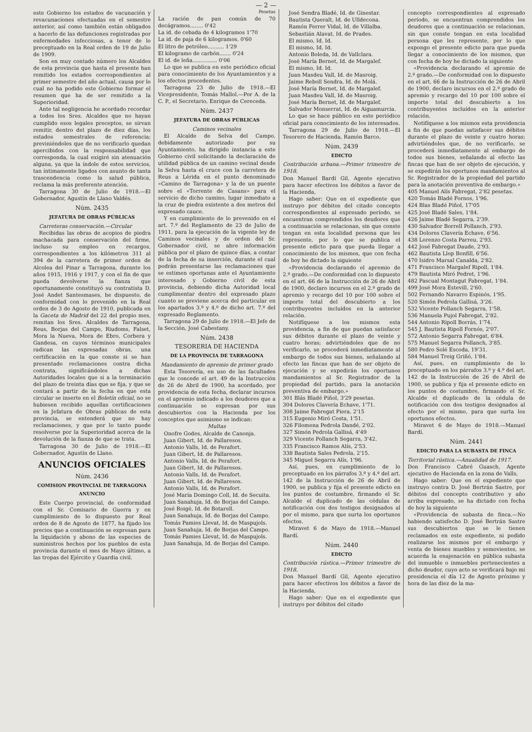— 2 —
este Gobierno los estados de vacunación y revacunaciones efectuadas en el semestre anterior, así como también están obligados a hacerlo de las defunciones registradas por enfermedades infecciosas, a tenor de lo preceptuado en la Real orden de 19 de Julio de 1909.
Son en muy contado número los Alcaldes de esta provincia que hasta el presente han remitido los estados correspondientes al primer semestre del año actual, causa por lo cual no ha podido este Gobierno formar el resumen que ha de ser remitido a la Superioridad.
Ante tal negligencia he acordado recordar a todos los Sres. Alcaldes que no hayan cumplido esos legales preceptos, se sirvan remitir, dentro del plazo de diez días, los estados semestrales de referencia; previniéndoles que de no verificarlo quedan apercibidos con la responsabilidad que corresponda, la cual exigiré sin atenuación alguna, ya que la índole de estos servicios, tan íntimamente ligados con asunto de tanta trascendencia como la salud pública, reclama la más preferente atención.
Tarragona 30 de Julio de 1918.—El Gobernador, Agustín de Llano Valdés.
Núm. 2435
JEFATURA DE OBRAS PÚBLICAS
Carreteras conservación.—Circular
Recibidas las obras de acopios de piedra machacada para conservación del firme, incluso su empleo en recargos, correspondientes a los kilómetros 311 al 394 de la carretera de primer orden de Alcolea del Pinar a Tarragona, durante los años 1915, 1916 y 1917, y con el fin de que pueda devolverse la fianza que oportunamente constituyó su contratista D. José Andet Santesmases, he dispuesto, de conformidad con lo prevenido en la Real orden de 3 de Agosto de 1910, publicada en la Gaceta de Madrid del 22 del propio mes, remitan los Sres. Alcaldes de Tarragona, Reus, Borjas del Campo, Riudoms, Falset, Mora la Nueva, Mora de Ebro, Corbera y Gandesa, en cuyos términos municipales radican las expresadas obras, una certificación en la que conste si se han presentado reclamaciones contra dicha contrata, significándoles a dichas Autoridades locales que si a la terminación del plazo de treinta días que se fija, y que se contará a partir de la fecha en que esta circular se inserte en el Boletín oficial, no se hubiesen recibido aquellas certificaciones en la Jefatura de Obras públicas de esta provincia, se entenderá que no hay reclamaciones, y que por lo tanto puede resolverse por la Superioridad acerca de la devolución de la fianza de que se trata.
Tarragona 30 de Julio de 1918.—El Gobernador, Agustín de Llano.
ANUNCIOS OFICIALES
Núm. 2436
COMISION PROVINCIAL DE TARRAGONA
ANUNCIO
Este Cuerpo provincial, de conformidad con el Sr. Comisario de Guerra y en cumplimiento de lo dispuesto por Real orden de 8 de Agosto de 1877, ha fijado los precios que a continuación se expresan para la liquidación y abono de las especies de suministros hechos por los pueblos de esta provincia durante el mes de Mayo último, a las tropas del Ejército y Guardia civil.
Pesetas
La ración de pan común de 70 decágramos........ 0'42
La id. de cebada de 4 kilogramos 1'70
La id. de paja de 6 kilogramos. 0'60
El litro de petróleo.......... 1'29
El kilogramo de carbón....... 0'24
El id. de leña............... 0'06
Lo que se publica en este periódico oficial para conocimiento de los Ayuntamientos y a los efectos procedentes.
Tarragona 23 de Julio de 1918.—El Vicepresidente, Tomás Mallol.—Por A. de la C. P., el Secretario, Enrique de Cereceda.
Núm. 2437
JEFATURA DE OBRAS PÚBLICAS
Caminos vecinales
El Alcalde de Selva del Campo, debidamente autorizado por su Ayuntamiento, ha dirigido instancia a este Gobierno civil solicitando la declaración de utilidad pública de un camino vecinal desde la Selva hasta el cruce con la carretera de Reus a Lérida en el punto denominado «Camino de Tarragona» y la de un puente sobre el «Torrente de Casans» para el servicio de dicho camino, lugar inmediato a la cruz de piedra existente a dos metros del expresado cauce.
Y en cumplimiento de lo prevenido en el art. 7.º del Reglamento de 23 de Julio de 1911, para la ejecución de la vigente ley de Caminos vecinales y de orden del Sr. Gobernador civil, se abre información pública por el plazo de quince días, a contar de la fecha de su inserción, durante el cual podrán presentarse las reclamaciones que se estimen oportunas ante el Ayuntamiento interesado y Gobierno civil de esta provincia, debiendo dicha Autoridad local cumplimentar dentro del expresado plazo cuanto se previene acerca del particular en los apartados 3.º y 4.º de dicho art. 7.º del expresado Reglamento.
Tarragona 29 de Julio de 1918.—El Jefe de la Sección, José Cabestany.
Núm. 2438
TESORERIA DE HACIENDA
DE LA PROVINCIA DE TARRAGONA
Mandamiento de apremio de primer grado
Esta Tesorería, en uso de las facultades que le concede el art. 49 de la Instrucción de 26 de Abril de 1900, ha acordado, por providencia de esta fecha, declarar incursos en el apremio indicado a los deudores que a continuación se expresan por sus descubiertos con la Hacienda por los conceptos que asimismo se indican:
Multas
Onofre Godes, Alcalde de Canonja.
Juan Gibert, Id. de Pallaresos.
Antonio Valls, Id. de Perafort.
Juan Gibert, Id. de Pallaresos.
Antonio Valls, Id. de Perafort.
Juan Gibert, Id. de Pallaresos.
Antonio Valls, Id. de Perafort.
Juan Gibert, Id. de Pallaresos.
Antonio Valls, Id. de Perafort.
José María Domingo Coll, Id. de Secuita.
Juan Sanahuja, Id. de Borjas del Campo.
José Roigé, Id. de Botarell.
Juan Sanahuja, Id. de Borjas del Campo.
Tomás Pamies Llevat, Id. de Maspujols.
Juan Sanahuja, Id. de Borjas del Campo.
Tomás Pamies Llevat, Id. de Maspujols.
Juan Sanahuja, Id. de Borjas del Campo.
José Sendra Bladé, Id. de Ginestar.
Bautista Queralt, Id. de Ulldecona.
Ramón Ferrer Vidal, Id. de Villalba.
Sebastián Alavat, Id. de Prades.
El mismo, Id. Id.
El mismo, Id. Id.
Antonio Boleda, Id. de Vallclara.
José María Bernet, Id. de Margalef.
El mismo, Id. Id.
Juan Masdeu Vall, Id. de Masroig.
Jaime Reboll Sendra, Id. de Molá.
José María Bernet, Id. de Margalef.
Juan Masdeu Vall, Id. de Masroig.
José María Bernet, Id. de Margalef.
Salvador Monserrat, Id. de Aiguamurcia.
Lo que se hace público en este periódico oficial para conocimiento de los interesados.
Tarragona 29 de Julio de 1918.—El Tesorero de Hacienda, Ramón Barco.
Núm. 2439
EDICTO
Contribución urbana.—Primer trimestre de 1918.
Don Manuel Bardí Gil, Agente ejecutivo para hacer efectivos los débitos a favor de la Hacienda,
Hago saber: Que en el expediente que instruyo por débitos del citado concepto correspondientes al expresado período, se encuentran comprendidos los deudores que a continuación se relacionan, sin que conste tengan en esta localidad persona que les represente, por lo que se publica el presente edicto para que pueda llegar a conocimiento de los mismos, que con fecha de hoy he dictado la siguiente
«Providencia declarando el apremio de 2.º grado.—De conformidad con lo dispuesto en el art. 66 de la Instrucción de 26 de Abril de 1900, declaro incursos en el 2.º grado de apremio y recargo del 10 por 100 sobre el importe total del descubierto a los contribuyentes incluídos en la anterior relación.
Notifíquese a los mismos esta providencia, a fin de que puedan satisfacer sus débitos durante el plazo de veinte y cuatro horas; advirtiéndoles que de no verificarlo, se procederá inmediatamente al embargo de todos sus bienes, señalando al efecto las fincas que han de ser objeto de ejecución y se expedirán los oportunos mandamientos al Sr. Registrador de la propiedad del partido, para la anotación preventiva de embargo.»
301 Blás Bladé Piñol, 3'29 pesetas.
304 Dolores Clavería Echave, 1'71.
308 Jaime Fabregat Piera, 2'15
315 Eugenio Miró Costa, 1'51.
326 Filomena Pedrola Dandé, 2'02.
327 Simón Pedrola Gallisá, 4'49
329 Vicente Pollanch Segarra, 3'42.
335 Francisco Ramos Alís, 2'53.
338 Bautista Sales Pedrola, 2'15.
345 Miguel Segarra Alís, 1'96.
Así, pues, en cumplimiento de lo preceptuado en los párrafos 3.º y 4.º del art. 142 de la Instrucción de 26 de Abril de 1900, se publica y fija el presente edicto en los puntos de costumbre, firmando el Sr. Alcalde el duplicado de las cédulas de notificación con dos testigos designados al por el mismo, para que surta los oportunos efectos.
Miravet 6 de Mayo de 1918.—Manuel Bardí.
Núm. 2440
EDICTO
Contribución rústica.—Primer trimestre de 1918.
Don Manuel Bardí Gil, Agente ejecutivo para hacer efectivos los débitos a favor de la Hacienda,
Hago saber: Que en el expediente que instruyo por débitos del citado
concepto correspondientes al expresado período, se encuentran comprendidos los deudores que a continuación se relacionan, sin que conste tengan en esta localidad persona que les represente, por lo que expongo el presente edicto para que pueda llegar a conocimiento de los mismos, que con fecha de hoy he dictado la siguiente
«Providencia declarando el apremio de 2.º grado.—De conformidad con lo dispuesto en el art. 66 de la Instrucción de 26 de Abril de 1900, declaro incursos en el 2.º grado de apremio y recargo del 10 por 100 sobre el importe total del descubierto a los contribuyentes incluídos en la anterior relación.
Notifíquese a los mismos esta providencia a fin de que puedan satisfacer sus débitos durante el plazo de veinte y cuatro horas; advirtiéndoles que, de no verificarlo, se procederá inmediatamente al embargo de todos sus bienes, señalando al efecto las fincas que han de ser objeto de ejecución, y se expedirán los oportunos mandamientos al Sr. Registrador de la propiedad del partido para la anotación preventiva de embargo.»
405 Manuel Alís Fabregat, 2'82 pesetas.
420 Tomás Bladé Fornos, 1'96.
424 Blas Bladé Piñol, 17'05
425 José Bladé Sales, 1'84.
426 Jaime Bladé Segarra, 2'39.
430 Salvador Borrell Pollanch, 2'93.
434 Dolores Clavería Echave, 6'56.
438 Lorenzo Costa Parreu, 2'93.
442 José Fabregat Daude, 2'93.
462 Bautista Llop Bonfill, 6'56.
470 Isidro Marsal Canalda, 2'82.
471 Francisco Margalef Ripoll, 1'84.
479 Bautista Miró Pedret, 1'96.
482 Pascual Montagut Fabregat, 1'84.
499 José Mora Estevill, 2'60.
502 Fernando Navarro Espinós, 1'95.
520 Simón Pedrola Gallisá, 3'26.
532 Vicente Pollanch Segarra, 1'58.
536 Manuela Pujol Fabregat, 2'82.
544 Antonio Ripoll Borrás, 1'74.
545 J. Bautista Ripoll Fornós, 2'07.
572 Antonio Segarra Fabregat, 6'84.
575 Manuel Segarra Pollanch, 3'85.
580 Pedro Solé Escoda, 19'31.
584 Manuel Treig Griñó, 1'84.
Así, pues, en cumplimiento de lo preceptuado en los párrafos 3.º y 4.º del art. 142 de la Instrucción de 26 de Abril de 1900, se publica y fija el presente edicto en los puntos de costumbre, firmando el Sr. Alcalde el duplicado de la cédula de notificación con dos testigos designados al efecto por el mismo, para que surta los oportunos efectos.
Miravet 6 de Mayo de 1918.—Manuel Bardí.
Núm. 2441
EDICTO PARA LA SUBASTA DE FINCA
Territorial rústica.—Anualidad de 1917.
Don Francisco Cabré Guasch, Agente ejecutivo de Hacienda en la zona de Valls,
Hago saber: Que en el expediente que instruyo contra D. José Bertrán Sastre, por débitos del concepto contributivo y año arriba expresado, se ha dictado con fecha de hoy la siguiente
«Providencia de subasta de finca.—No habiendo satisfecho D. José Bertrán Sastre sus descubiertos que se le tienen reclamados en este expediente, ni podido realizarse los mismos por el embargo y venta de bienes muebles y semovientes, se acuerda la enajenación en pública subasta del inmueble o inmuebles pertenecientes a dicho deudor, cuyo acto se verificará bajo mi presidencia el día 12 de Agosto próximo y hora de las diez de la ma-